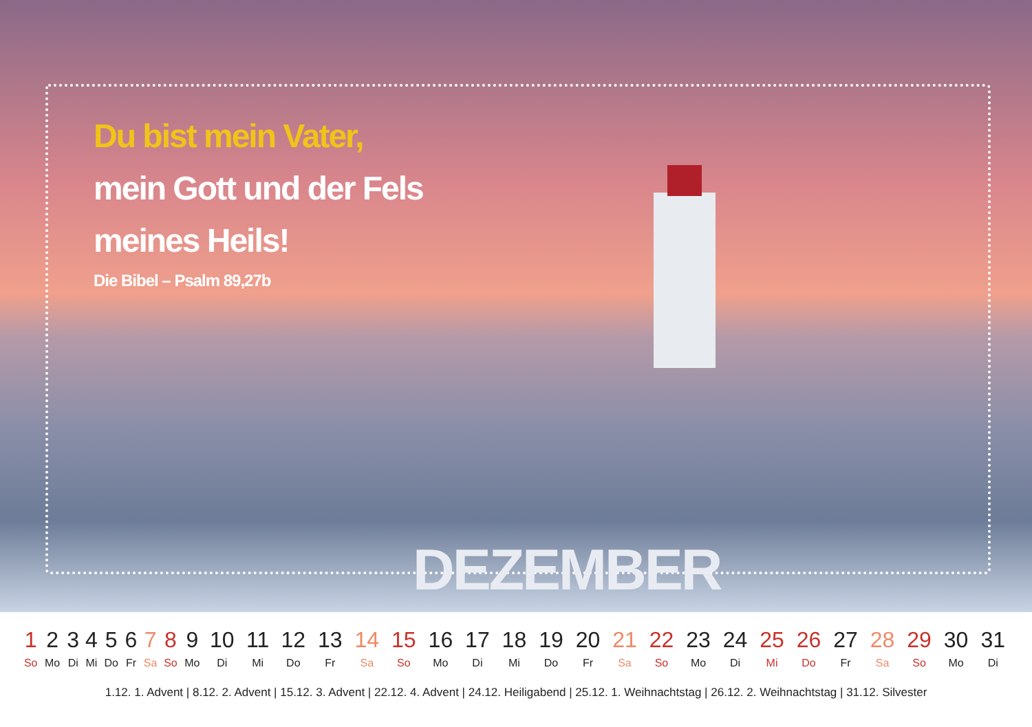Du bist mein Vater,
mein Gott und der Fels
meines Heils!
Die Bibel – Psalm 89,27b
DEZEMBER
| 1 | 2 | 3 | 4 | 5 | 6 | 7 | 8 | 9 | 10 | 11 | 12 | 13 | 14 | 15 | 16 | 17 | 18 | 19 | 20 | 21 | 22 | 23 | 24 | 25 | 26 | 27 | 28 | 29 | 30 | 31 |
| So | Mo | Di | Mi | Do | Fr | Sa | So | Mo | Di | Mi | Do | Fr | Sa | So | Mo | Di | Mi | Do | Fr | Sa | So | Mo | Di | Mi | Do | Fr | Sa | So | Mo | Di |
1.12. 1. Advent | 8.12. 2. Advent | 15.12. 3. Advent | 22.12. 4. Advent | 24.12. Heiligabend | 25.12. 1. Weihnachtstag | 26.12. 2. Weihnachtstag | 31.12. Silvester